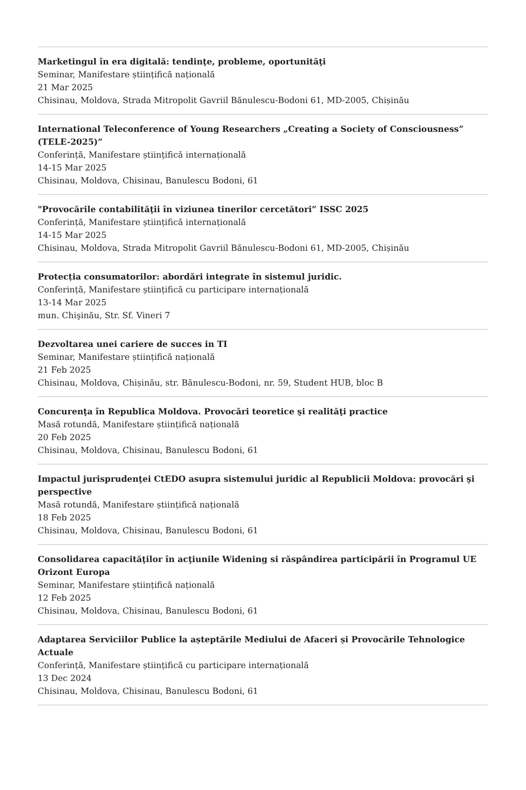Marketingul în era digitală: tendinţe, probleme, oportunităţi
Seminar, Manifestare științifică națională
21 Mar 2025
Chisinau, Moldova, Strada Mitropolit Gavriil Bănulescu-Bodoni 61, MD-2005, Chișinău
International Teleconference of Young Researchers „Creating a Society of Consciousness” (TELE-2025)”
Conferință, Manifestare științifică internațională
14-15 Mar 2025
Chisinau, Moldova, Chisinau, Banulescu Bodoni, 61
"Provocările contabilităţii în viziunea tinerilor cercetători” ISSC 2025
Conferință, Manifestare științifică internațională
14-15 Mar 2025
Chisinau, Moldova, Strada Mitropolit Gavriil Bănulescu-Bodoni 61, MD-2005, Chișinău
Protecția consumatorilor: abordări integrate în sistemul juridic.
Conferință, Manifestare științifică cu participare internațională
13-14 Mar 2025
mun. Chişinău, Str. Sf. Vineri 7
Dezvoltarea unei cariere de succes in TI
Seminar, Manifestare științifică națională
21 Feb 2025
Chisinau, Moldova, Chișinău, str. Bănulescu-Bodoni, nr. 59, Student HUB, bloc B
Concurenţa în Republica Moldova. Provocări teoretice şi realităţi practice
Masă rotundă, Manifestare științifică națională
20 Feb 2025
Chisinau, Moldova, Chisinau, Banulescu Bodoni, 61
Impactul jurisprudenţei CtEDO asupra sistemului juridic al Republicii Moldova: provocări şi perspective
Masă rotundă, Manifestare științifică națională
18 Feb 2025
Chisinau, Moldova, Chisinau, Banulescu Bodoni, 61
Consolidarea capacităţilor în acţiunile Widening si răspândirea participării în Programul UE Orizont Europa
Seminar, Manifestare științifică națională
12 Feb 2025
Chisinau, Moldova, Chisinau, Banulescu Bodoni, 61
Adaptarea Serviciilor Publice la așteptările Mediului de Afaceri și Provocările Tehnologice Actuale
Conferință, Manifestare științifică cu participare internațională
13 Dec 2024
Chisinau, Moldova, Chisinau, Banulescu Bodoni, 61